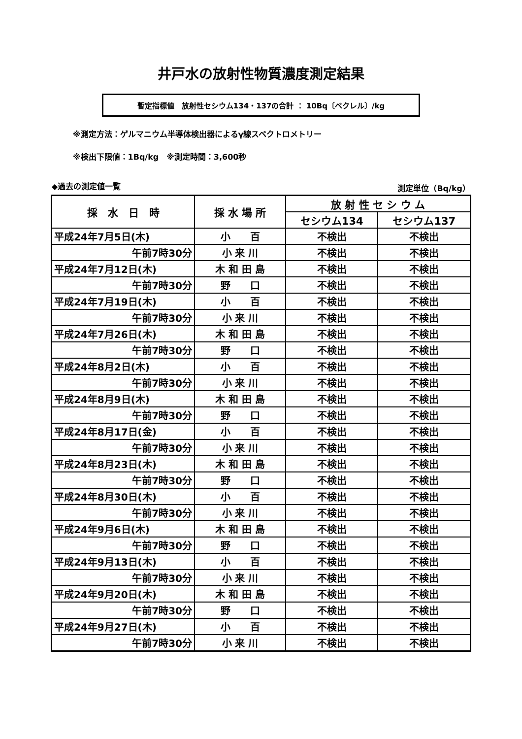井戸水の放射性物質濃度測定結果
暫定指標値　放射性セシウム134・137の合計 ： 10Bq〔ベクレル〕/kg
※測定方法：ゲルマニウム半導体検出器によるγ線スペクトロメトリー
※検出下限値：1Bq/kg　※測定時間：3,600秒
◆過去の測定値一覧 測定単位（Bq/kg）
| 採 水 日 時 | 採 水 場 所 | 放 射 性 セ シ ウ ム | |
| --- | --- | --- | --- |
| | | セシウム134 | セシウム137 |
| 平成24年7月5日(木) | 小 百 | 不検出 | 不検出 |
| 午前7時30分 | 小 来 川 | 不検出 | 不検出 |
| 平成24年7月12日(木) | 木 和 田 島 | 不検出 | 不検出 |
| 午前7時30分 | 野 口 | 不検出 | 不検出 |
| 平成24年7月19日(木) | 小 百 | 不検出 | 不検出 |
| 午前7時30分 | 小 来 川 | 不検出 | 不検出 |
| 平成24年7月26日(木) | 木 和 田 島 | 不検出 | 不検出 |
| 午前7時30分 | 野 口 | 不検出 | 不検出 |
| 平成24年8月2日(木) | 小 百 | 不検出 | 不検出 |
| 午前7時30分 | 小 来 川 | 不検出 | 不検出 |
| 平成24年8月9日(木) | 木 和 田 島 | 不検出 | 不検出 |
| 午前7時30分 | 野 口 | 不検出 | 不検出 |
| 平成24年8月17日(金) | 小 百 | 不検出 | 不検出 |
| 午前7時30分 | 小 来 川 | 不検出 | 不検出 |
| 平成24年8月23日(木) | 木 和 田 島 | 不検出 | 不検出 |
| 午前7時30分 | 野 口 | 不検出 | 不検出 |
| 平成24年8月30日(木) | 小 百 | 不検出 | 不検出 |
| 午前7時30分 | 小 来 川 | 不検出 | 不検出 |
| 平成24年9月6日(木) | 木 和 田 島 | 不検出 | 不検出 |
| 午前7時30分 | 野 口 | 不検出 | 不検出 |
| 平成24年9月13日(木) | 小 百 | 不検出 | 不検出 |
| 午前7時30分 | 小 来 川 | 不検出 | 不検出 |
| 平成24年9月20日(木) | 木 和 田 島 | 不検出 | 不検出 |
| 午前7時30分 | 野 口 | 不検出 | 不検出 |
| 平成24年9月27日(木) | 小 百 | 不検出 | 不検出 |
| 午前7時30分 | 小 来 川 | 不検出 | 不検出 |